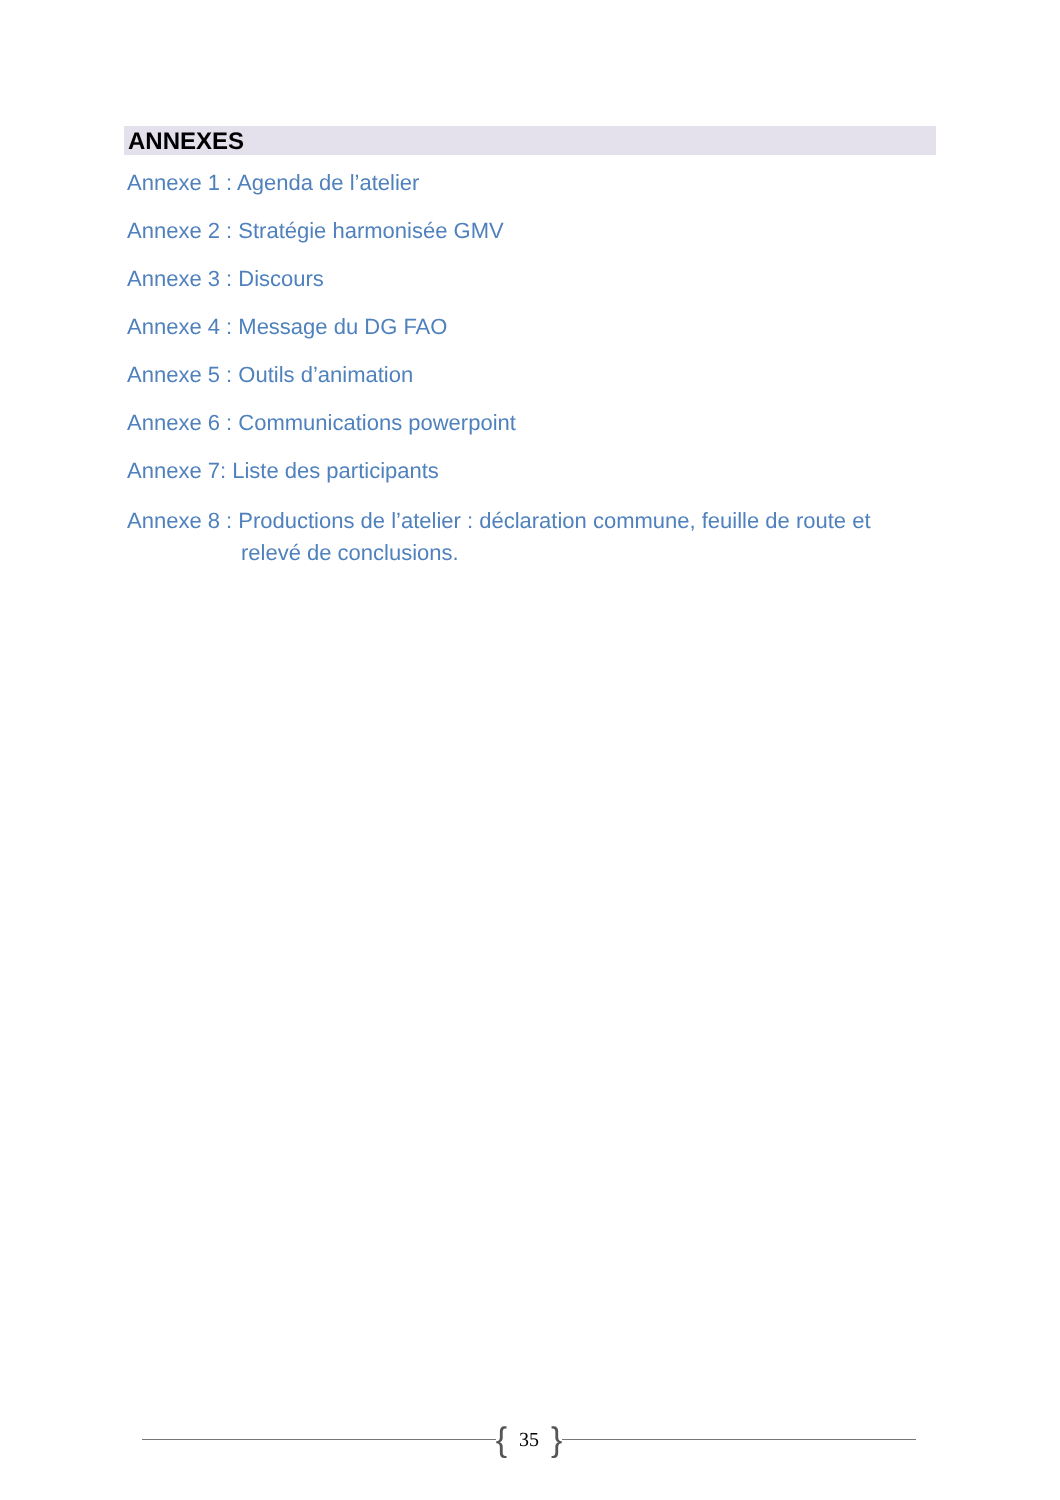ANNEXES
Annexe 1 : Agenda de l’atelier
Annexe 2 : Stratégie harmonisée GMV
Annexe 3 : Discours
Annexe 4 : Message du DG FAO
Annexe 5 : Outils d’animation
Annexe 6 : Communications powerpoint
Annexe 7: Liste des participants
Annexe 8 : Productions de l’atelier : déclaration commune, feuille de route et relevé de conclusions.
{ 35 }